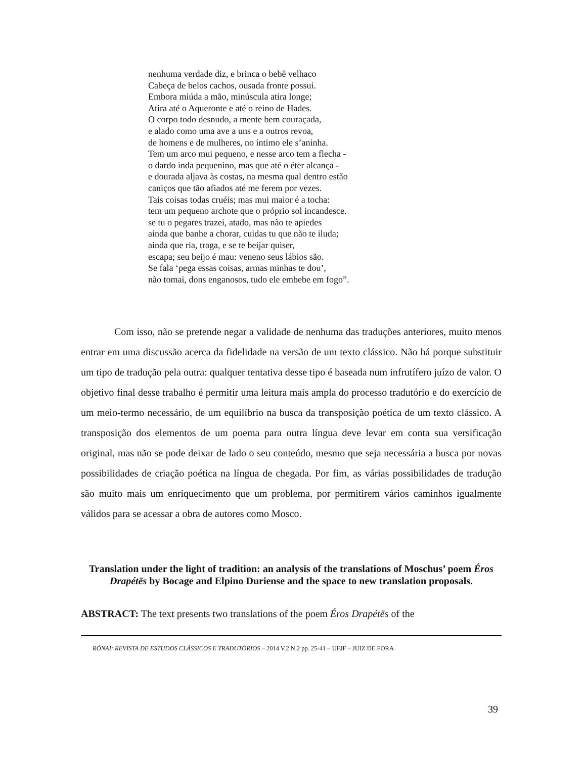nenhuma verdade diz, e brinca o bebê velhaco
Cabeça de belos cachos, ousada fronte possui.
Embora miúda a mão, minúscula atira longe;
Atira até o Aqueronte e até o reino de Hades.
O corpo todo desnudo, a mente bem couraçada,
e alado como uma ave a uns e a outros revoa,
de homens e de mulheres, no íntimo ele s’aninha.
Tem um arco mui pequeno, e nesse arco tem a flecha -
o dardo inda pequenino, mas que até o éter alcança -
e dourada aljava às costas, na mesma qual dentro estão
caniços que tão afiados até me ferem por vezes.
Tais coisas todas cruéis; mas mui maior é a tocha:
tem um pequeno archote que o próprio sol incandesce.
se tu o pegares trazei, atado, mas não te apiedes
ainda que banhe a chorar, cuidas tu que não te iluda;
ainda que ria, traga, e se te beijar quiser,
escapa; seu beijo é mau: veneno seus lábios são.
Se fala ‘pega essas coisas, armas minhas te dou’,
não tomai, dons enganosos, tudo ele embebe em fogo”.
Com isso, não se pretende negar a validade de nenhuma das traduções anteriores, muito menos entrar em uma discussão acerca da fidelidade na versão de um texto clássico. Não há porque substituir um tipo de tradução pela outra: qualquer tentativa desse tipo é baseada num infrutífero juízo de valor. O objetivo final desse trabalho é permitir uma leitura mais ampla do processo tradutório e do exercício de um meio-termo necessário, de um equilíbrio na busca da transposição poética de um texto clássico. A transposição dos elementos de um poema para outra língua deve levar em conta sua versificação original, mas não se pode deixar de lado o seu conteúdo, mesmo que seja necessária a busca por novas possibilidades de criação poética na língua de chegada. Por fim, as várias possibilidades de tradução são muito mais um enriquecimento que um problema, por permitirem vários caminhos igualmente válidos para se acessar a obra de autores como Mosco.
Translation under the light of tradition: an analysis of the translations of Moschus’ poem Éros Drapétēs by Bocage and Elpino Duriense and the space to new translation proposals.
ABSTRACT: The text presents two translations of the poem Éros Drapétēs of the
RÓNAI: REVISTA DE ESTUDOS CLÁSSICOS E TRADUTÓRIOS – 2014 V.2 N.2 pp. 25-41 – UFJF – JUIZ DE FORA
39